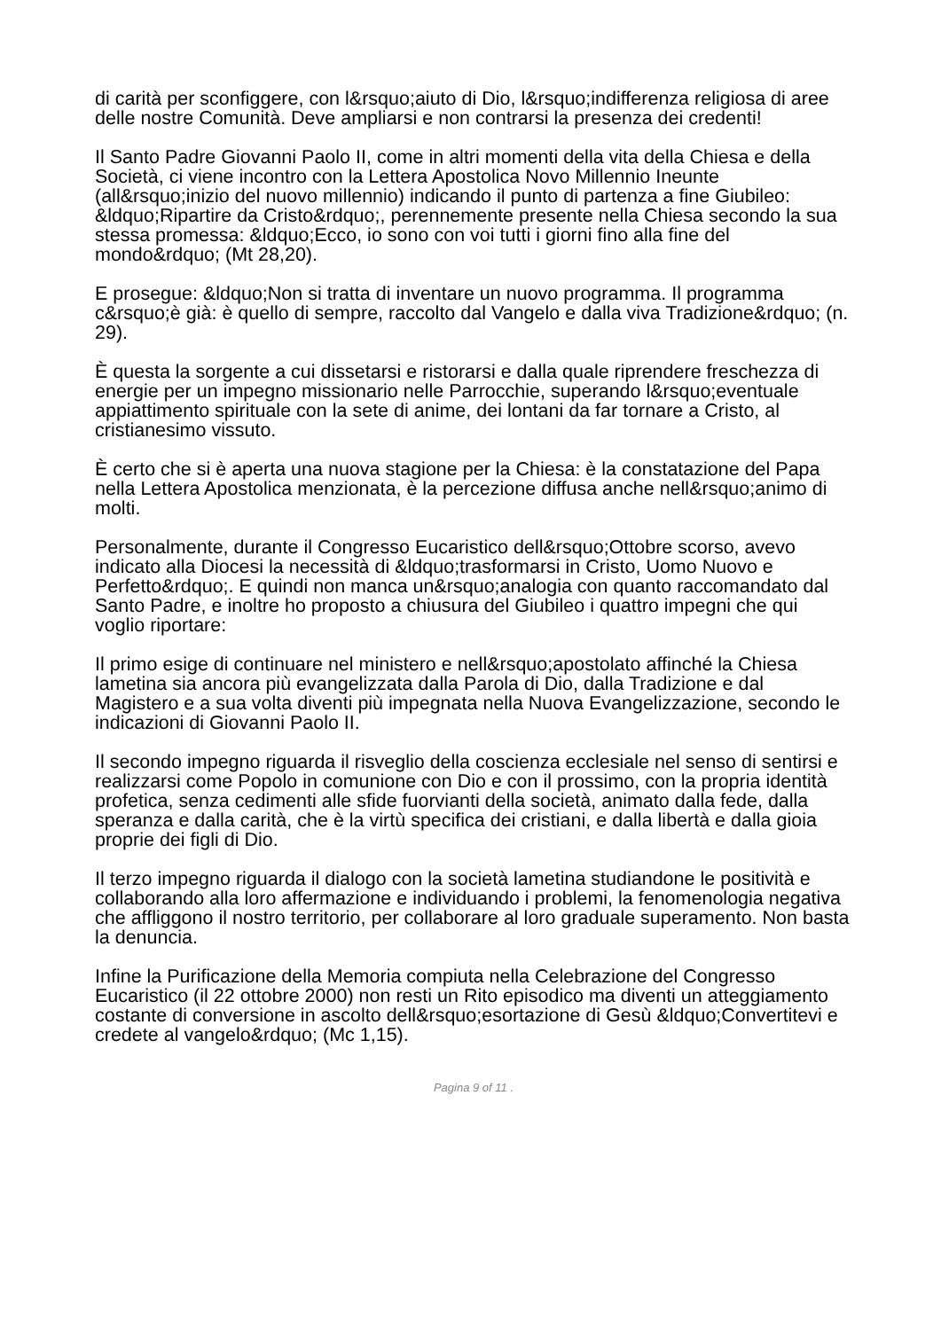di carità per sconfiggere, con l&rsquo;aiuto di Dio, l&rsquo;indifferenza religiosa di aree delle nostre Comunità. Deve ampliarsi e non contrarsi la presenza dei credenti!
Il Santo Padre Giovanni Paolo II, come in altri momenti della vita della Chiesa e della Società, ci viene incontro con la Lettera Apostolica Novo Millennio Ineunte (all&rsquo;inizio del nuovo millennio) indicando il punto di partenza a fine Giubileo: &ldquo;Ripartire da Cristo&rdquo;, perennemente presente nella Chiesa secondo la sua stessa promessa: &ldquo;Ecco, io sono con voi tutti i giorni fino alla fine del mondo&rdquo; (Mt 28,20).
E prosegue: &ldquo;Non si tratta di inventare un nuovo programma. Il programma c&rsquo;è già: è quello di sempre, raccolto dal Vangelo e dalla viva Tradizione&rdquo; (n. 29).
È questa la sorgente a cui dissetarsi e ristorarsi e dalla quale riprendere freschezza di energie per un impegno missionario nelle Parrocchie, superando l&rsquo;eventuale appiattimento spirituale con la sete di anime, dei lontani da far tornare a Cristo, al cristianesimo vissuto.
È certo che si è aperta una nuova stagione per la Chiesa: è la constatazione del Papa nella Lettera Apostolica menzionata, è la percezione diffusa anche nell&rsquo;animo di molti.
Personalmente, durante il Congresso Eucaristico dell&rsquo;Ottobre scorso, avevo indicato alla Diocesi la necessità di &ldquo;trasformarsi in Cristo, Uomo Nuovo e Perfetto&rdquo;. E quindi non manca un&rsquo;analogia con quanto raccomandato dal Santo Padre, e inoltre ho proposto a chiusura del Giubileo i quattro impegni che qui voglio riportare:
Il primo esige di continuare nel ministero e nell&rsquo;apostolato affinché la Chiesa lametina sia ancora più evangelizzata dalla Parola di Dio, dalla Tradizione e dal Magistero e a sua volta diventi più impegnata nella Nuova Evangelizzazione, secondo le indicazioni di Giovanni Paolo II.
Il secondo impegno riguarda il risveglio della coscienza ecclesiale nel senso di sentirsi e realizzarsi come Popolo in comunione con Dio e con il prossimo, con la propria identità profetica, senza cedimenti alle sfide fuorvianti della società, animato dalla fede, dalla speranza e dalla carità, che è la virtù specifica dei cristiani, e dalla libertà e dalla gioia proprie dei figli di Dio.
Il terzo impegno riguarda il dialogo con la società lametina studiandone le positività e collaborando alla loro affermazione e individuando i problemi, la fenomenologia negativa che affliggono il nostro territorio, per collaborare al loro graduale superamento. Non basta la denuncia.
Infine la Purificazione della Memoria compiuta nella Celebrazione del Congresso Eucaristico (il 22 ottobre 2000) non resti un Rito episodico ma diventi un atteggiamento costante di conversione in ascolto dell&rsquo;esortazione di Gesù &ldquo;Convertitevi e credete al vangelo&rdquo; (Mc 1,15).
Pagina 9 of 11 .